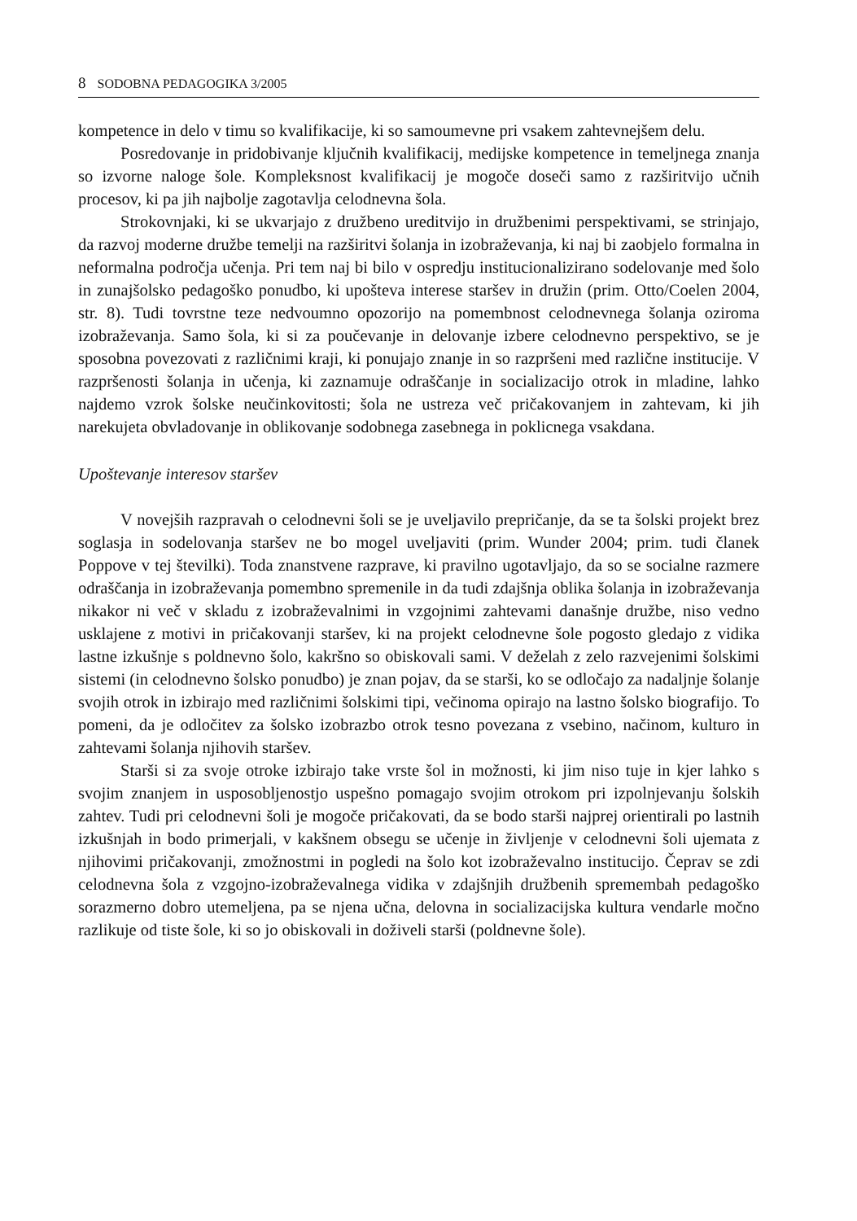8 SODOBNA PEDAGOGIKA 3/2005
kompetence in delo v timu so kvalifikacije, ki so samoumevne pri vsakem zahtevnejšem delu.
Posredovanje in pridobivanje ključnih kvalifikacij, medijske kompetence in temeljnega znanja so izvorne naloge šole. Kompleksnost kvalifikacij je mogoče doseči samo z razširitvijo učnih procesov, ki pa jih najbolje zagotavlja celodnevna šola.
Strokovnjaki, ki se ukvarjajo z družbeno ureditvijo in družbenimi perspektivami, se strinjajo, da razvoj moderne družbe temelji na razširitvi šolanja in izobraževanja, ki naj bi zaobjelo formalna in neformalna področja učenja. Pri tem naj bi bilo v ospredju institucionalizirano sodelovanje med šolo in zunajšolsko pedagoško ponudbo, ki upošteva interese staršev in družin (prim. Otto/Coelen 2004, str. 8). Tudi tovrstne teze nedvoumno opozorijo na pomembnost celodnevnega šolanja oziroma izobraževanja. Samo šola, ki si za poučevanje in delovanje izbere celodnevno perspektivo, se je sposobna povezovati z različnimi kraji, ki ponujajo znanje in so razpršeni med različne institucije. V razpršenosti šolanja in učenja, ki zaznamuje odraščanje in socializacijo otrok in mladine, lahko najdemo vzrok šolske neučinkovitosti; šola ne ustreza več pričakovanjem in zahtevam, ki jih narekujeta obvladovanje in oblikovanje sodobnega zasebnega in poklicnega vsakdana.
Upoštevanje interesov staršev
V novejših razpravah o celodnevni šoli se je uveljavilo prepričanje, da se ta šolski projekt brez soglasja in sodelovanja staršev ne bo mogel uveljaviti (prim. Wunder 2004; prim. tudi članek Poppove v tej številki). Toda znanstvene razprave, ki pravilno ugotavljajo, da so se socialne razmere odraščanja in izobraževanja pomembno spremenile in da tudi zdajšnja oblika šolanja in izobraževanja nikakor ni več v skladu z izobraževalnimi in vzgojnimi zahtevami današnje družbe, niso vedno usklajene z motivi in pričakovanji staršev, ki na projekt celodnevne šole pogosto gledajo z vidika lastne izkušnje s poldnevno šolo, kakršno so obiskovali sami. V deželah z zelo razvejenimi šolskimi sistemi (in celodnevno šolsko ponudbo) je znan pojav, da se starši, ko se odločajo za nadaljnje šolanje svojih otrok in izbirajo med različnimi šolskimi tipi, večinoma opirajo na lastno šolsko biografijo. To pomeni, da je odločitev za šolsko izobrazbo otrok tesno povezana z vsebino, načinom, kulturo in zahtevami šolanja njihovih staršev.
Starši si za svoje otroke izbirajo take vrste šol in možnosti, ki jim niso tuje in kjer lahko s svojim znanjem in usposobljenostjo uspešno pomagajo svojim otrokom pri izpolnjevanju šolskih zahtev. Tudi pri celodnevni šoli je mogoče pričakovati, da se bodo starši najprej orientirali po lastnih izkušnjah in bodo primerjali, v kakšnem obsegu se učenje in življenje v celodnevni šoli ujemata z njihovimi pričakovanji, zmožnostmi in pogledi na šolo kot izobraževalno institucijo. Čeprav se zdi celodnevna šola z vzgojno-izobraževalnega vidika v zdajšnjih družbenih spremembah pedagoško sorazmerno dobro utemeljena, pa se njena učna, delovna in socializacijska kultura vendarle močno razlikuje od tiste šole, ki so jo obiskovali in doživeli starši (poldnevne šole).